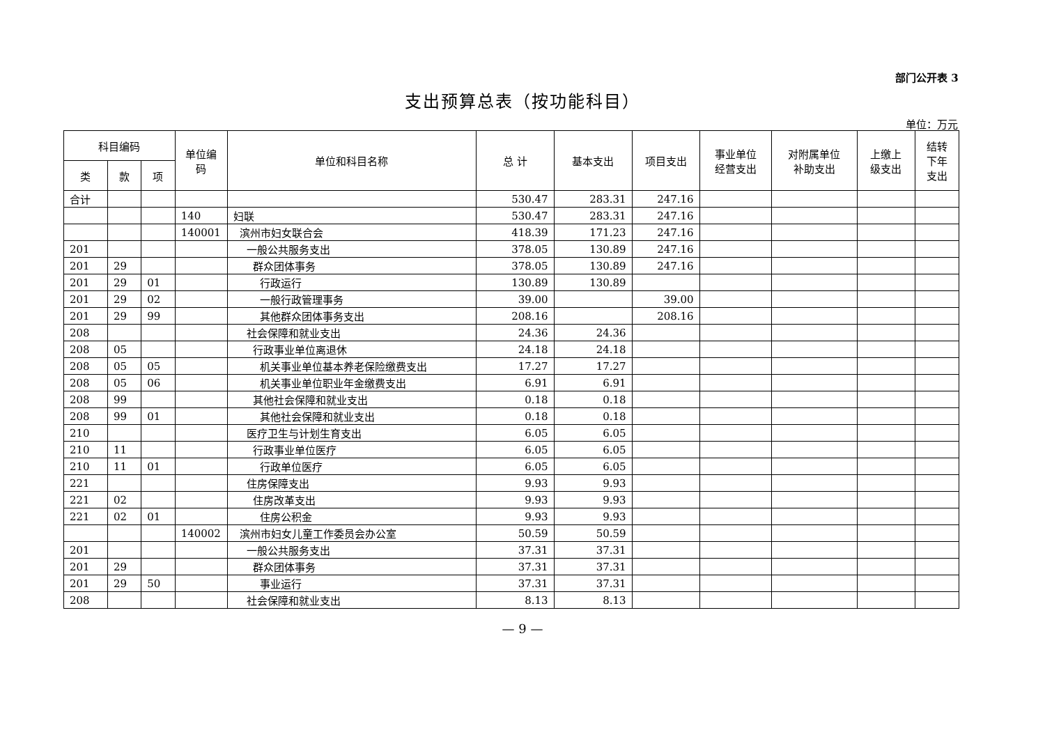部门公开表 3
支出预算总表（按功能科目）
单位：万元
| 科目编码 | | | 单位编 码 | 单位和科目名称 | 总 计 | 基本支出 | 项目支出 | 事业单位 经营支出 | 对附属单位 补助支出 | 上缴上 级支出 | 结转 下年 支出 |
| --- | --- | --- | --- | --- | --- | --- | --- | --- | --- | --- | --- |
| 类 | 款 | 项 | | | | | | | | | |
| 合计 | | | | | 530.47 | 283.31 | 247.16 | | | | |
| | | | 140 | 妇联 | 530.47 | 283.31 | 247.16 | | | | |
| | | | 140001 | 滨州市妇女联合会 | 418.39 | 171.23 | 247.16 | | | | |
| 201 | | | | 一般公共服务支出 | 378.05 | 130.89 | 247.16 | | | | |
| 201 | 29 | | | 群众团体事务 | 378.05 | 130.89 | 247.16 | | | | |
| 201 | 29 | 01 | | 行政运行 | 130.89 | 130.89 | | | | | |
| 201 | 29 | 02 | | 一般行政管理事务 | 39.00 | | 39.00 | | | | |
| 201 | 29 | 99 | | 其他群众团体事务支出 | 208.16 | | 208.16 | | | | |
| 208 | | | | 社会保障和就业支出 | 24.36 | 24.36 | | | | | |
| 208 | 05 | | | 行政事业单位离退休 | 24.18 | 24.18 | | | | | |
| 208 | 05 | 05 | | 机关事业单位基本养老保险缴费支出 | 17.27 | 17.27 | | | | | |
| 208 | 05 | 06 | | 机关事业单位职业年金缴费支出 | 6.91 | 6.91 | | | | | |
| 208 | 99 | | | 其他社会保障和就业支出 | 0.18 | 0.18 | | | | | |
| 208 | 99 | 01 | | 其他社会保障和就业支出 | 0.18 | 0.18 | | | | | |
| 210 | | | | 医疗卫生与计划生育支出 | 6.05 | 6.05 | | | | | |
| 210 | 11 | | | 行政事业单位医疗 | 6.05 | 6.05 | | | | | |
| 210 | 11 | 01 | | 行政单位医疗 | 6.05 | 6.05 | | | | | |
| 221 | | | | 住房保障支出 | 9.93 | 9.93 | | | | | |
| 221 | 02 | | | 住房改革支出 | 9.93 | 9.93 | | | | | |
| 221 | 02 | 01 | | 住房公积金 | 9.93 | 9.93 | | | | | |
| | | | 140002 | 滨州市妇女儿童工作委员会办公室 | 50.59 | 50.59 | | | | | |
| 201 | | | | 一般公共服务支出 | 37.31 | 37.31 | | | | | |
| 201 | 29 | | | 群众团体事务 | 37.31 | 37.31 | | | | | |
| 201 | 29 | 50 | | 事业运行 | 37.31 | 37.31 | | | | | |
| 208 | | | | 社会保障和就业支出 | 8.13 | 8.13 | | | | | |
— 9 —